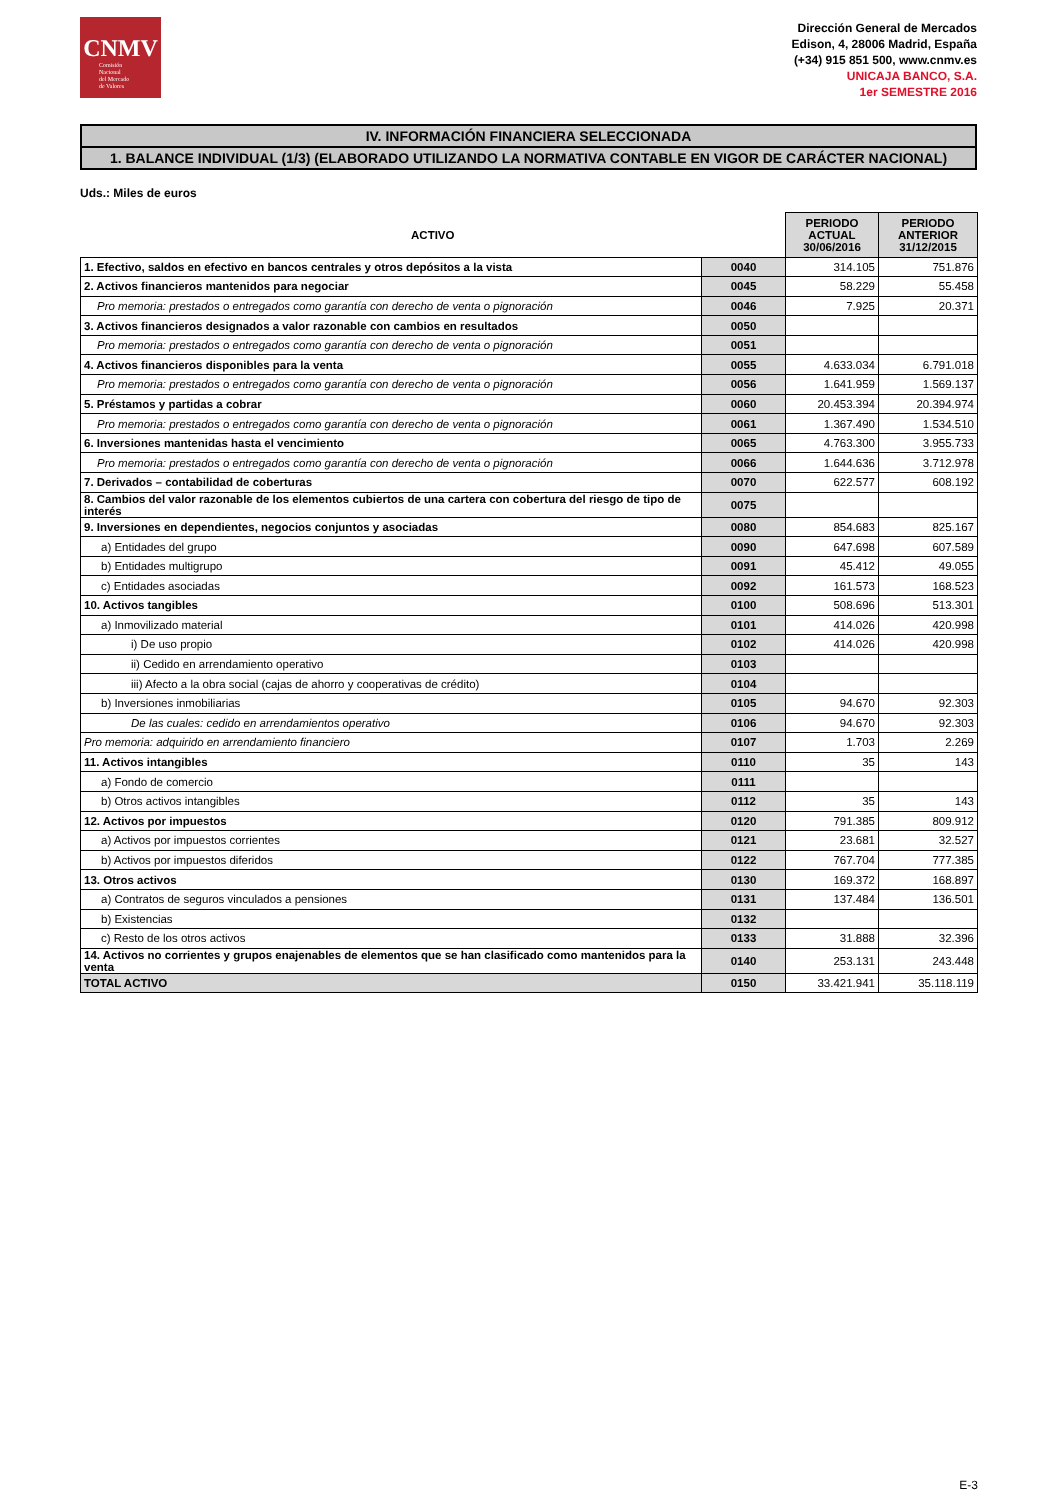CNMV
Comisión
Nacional
del Mercado
de Valores
Dirección General de Mercados
Edison, 4, 28006 Madrid, España
(+34) 915 851 500, www.cnmv.es
UNICAJA BANCO, S.A.
1er SEMESTRE 2016
IV. INFORMACIÓN FINANCIERA SELECCIONADA
1. BALANCE INDIVIDUAL (1/3) (ELABORADO UTILIZANDO LA NORMATIVA CONTABLE EN VIGOR DE CARÁCTER NACIONAL)
Uds.: Miles de euros
| ACTIVO | | PERIODO ACTUAL 30/06/2016 | PERIODO ANTERIOR 31/12/2015 |
| --- | --- | --- | --- |
| 1. Efectivo, saldos en efectivo en bancos centrales y otros depósitos a la vista | 0040 | 314.105 | 751.876 |
| 2. Activos financieros mantenidos para negociar | 0045 | 58.229 | 55.458 |
| Pro memoria: prestados o entregados como garantía con derecho de venta o pignoración | 0046 | 7.925 | 20.371 |
| 3. Activos financieros designados a valor razonable con cambios en resultados | 0050 | | |
| Pro memoria: prestados o entregados como garantía con derecho de venta o pignoración | 0051 | | |
| 4. Activos financieros disponibles para la venta | 0055 | 4.633.034 | 6.791.018 |
| Pro memoria: prestados o entregados como garantía con derecho de venta o pignoración | 0056 | 1.641.959 | 1.569.137 |
| 5. Préstamos y partidas a cobrar | 0060 | 20.453.394 | 20.394.974 |
| Pro memoria: prestados o entregados como garantía con derecho de venta o pignoración | 0061 | 1.367.490 | 1.534.510 |
| 6. Inversiones mantenidas hasta el vencimiento | 0065 | 4.763.300 | 3.955.733 |
| Pro memoria: prestados o entregados como garantía con derecho de venta o pignoración | 0066 | 1.644.636 | 3.712.978 |
| 7. Derivados – contabilidad de coberturas | 0070 | 622.577 | 608.192 |
| 8. Cambios del valor razonable de los elementos cubiertos de una cartera con cobertura del riesgo de tipo de interés | 0075 | | |
| 9. Inversiones en dependientes, negocios conjuntos y asociadas | 0080 | 854.683 | 825.167 |
| a) Entidades del grupo | 0090 | 647.698 | 607.589 |
| b) Entidades multigrupo | 0091 | 45.412 | 49.055 |
| c) Entidades asociadas | 0092 | 161.573 | 168.523 |
| 10. Activos tangibles | 0100 | 508.696 | 513.301 |
| a) Inmovilizado material | 0101 | 414.026 | 420.998 |
| i) De uso propio | 0102 | 414.026 | 420.998 |
| ii) Cedido en arrendamiento operativo | 0103 | | |
| iii) Afecto a la obra social (cajas de ahorro y cooperativas de crédito) | 0104 | | |
| b) Inversiones inmobiliarias | 0105 | 94.670 | 92.303 |
| De las cuales: cedido en arrendamientos operativo | 0106 | 94.670 | 92.303 |
| Pro memoria: adquirido en arrendamiento financiero | 0107 | 1.703 | 2.269 |
| 11. Activos intangibles | 0110 | 35 | 143 |
| a) Fondo de comercio | 0111 | | |
| b) Otros activos intangibles | 0112 | 35 | 143 |
| 12. Activos por impuestos | 0120 | 791.385 | 809.912 |
| a) Activos por impuestos corrientes | 0121 | 23.681 | 32.527 |
| b) Activos por impuestos diferidos | 0122 | 767.704 | 777.385 |
| 13. Otros activos | 0130 | 169.372 | 168.897 |
| a) Contratos de seguros vinculados a pensiones | 0131 | 137.484 | 136.501 |
| b) Existencias | 0132 | | |
| c) Resto de los otros activos | 0133 | 31.888 | 32.396 |
| 14. Activos no corrientes y grupos enajenables de elementos que se han clasificado como mantenidos para la venta | 0140 | 253.131 | 243.448 |
| TOTAL ACTIVO | 0150 | 33.421.941 | 35.118.119 |
E-3